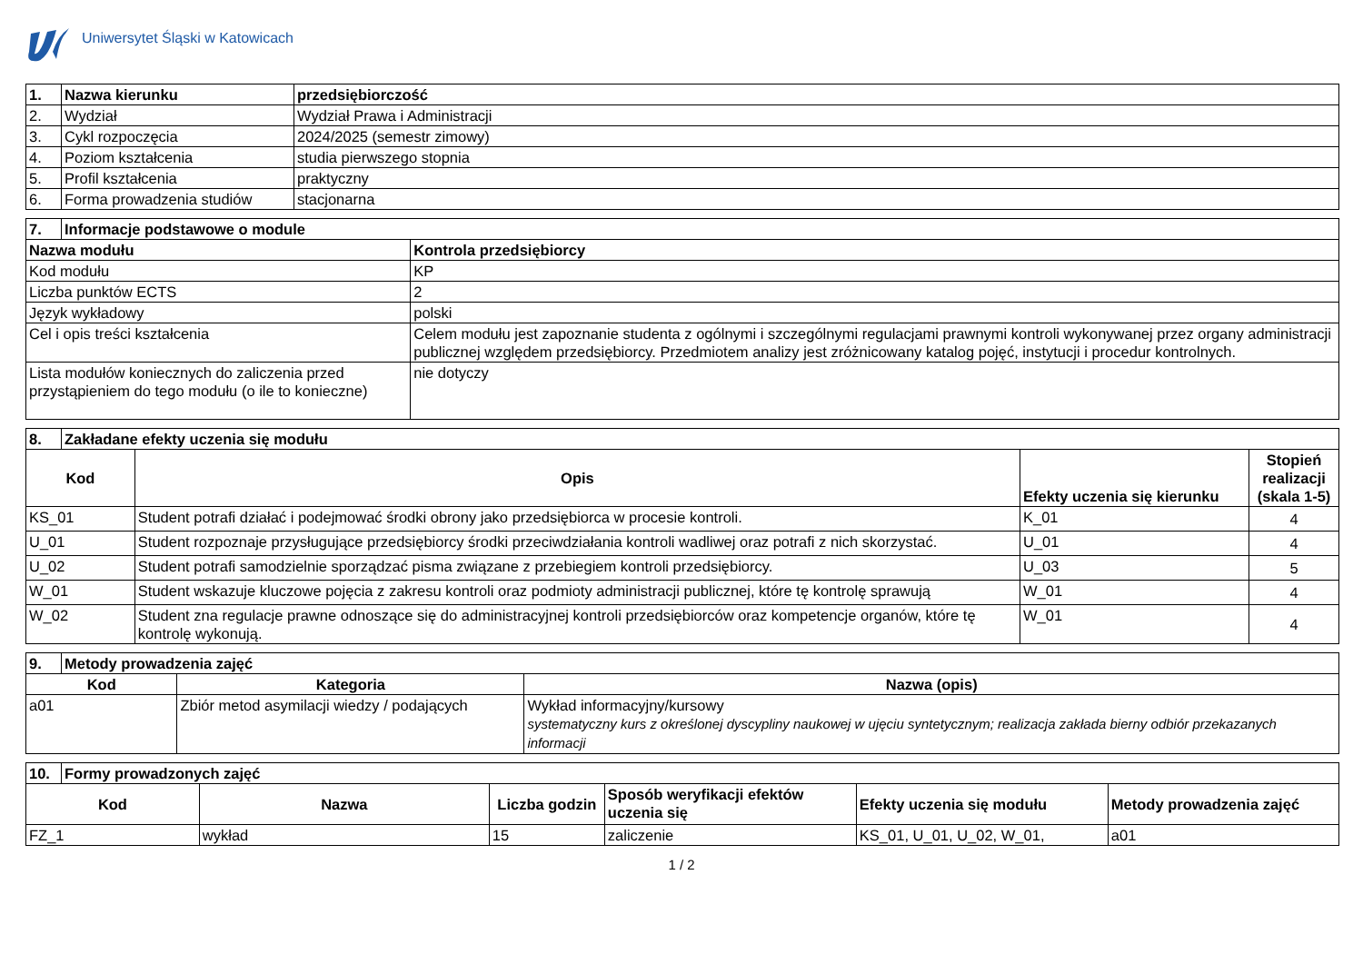Uniwersytet Śląski w Katowicach
| 1. | Nazwa kierunku | przedsiębiorczość |
| --- | --- | --- |
| 2. | Wydział | Wydział Prawa i Administracji |
| 3. | Cykl rozpoczęcia | 2024/2025 (semestr zimowy) |
| 4. | Poziom kształcenia | studia pierwszego stopnia |
| 5. | Profil kształcenia | praktyczny |
| 6. | Forma prowadzenia studiów | stacjonarna |
| 7. | Informacje podstawowe o module | |
| --- | --- | --- |
| Nazwa modułu | | Kontrola przedsiębiorcy |
| Kod modułu | | KP |
| Liczba punktów ECTS | | 2 |
| Język wykładowy | | polski |
| Cel i opis treści kształcenia | | Celem modułu jest zapoznanie studenta z ogólnymi i szczególnymi regulacjami prawnymi kontroli wykonywanej przez organy administracji publicznej względem przedsiębiorcy. Przedmiotem analizy jest zróżnicowany katalog pojęć, instytucji i procedur kontrolnych. |
| Lista modułów koniecznych do zaliczenia przed przystąpieniem do tego modułu (o ile to konieczne) | | nie dotyczy |
| 8. | Zakładane efekty uczenia się modułu | | | |
| --- | --- | --- | --- | --- |
| Kod | | Opis | Efekty uczenia się kierunku | Stopień realizacji (skala 1-5) |
| KS_01 | | Student potrafi działać i podejmować środki obrony jako przedsiębiorca w procesie kontroli. | K_01 | 4 |
| U_01 | | Student rozpoznaje przysługujące przedsiębiorcy środki przeciwdziałania kontroli wadliwej oraz potrafi z nich skorzystać. | U_01 | 4 |
| U_02 | | Student potrafi samodzielnie sporządzać pisma związane z przebiegiem kontroli przedsiębiorcy. | U_03 | 5 |
| W_01 | | Student wskazuje kluczowe pojęcia z zakresu kontroli oraz podmioty administracji publicznej, które tę kontrolę sprawują | W_01 | 4 |
| W_02 | | Student zna regulacje prawne odnoszące się do administracyjnej kontroli przedsiębiorców oraz kompetencje organów, które tę kontrolę wykonują. | W_01 | 4 |
| 9. | Metody prowadzenia zajęć | | |
| --- | --- | --- | --- |
| Kod | | Kategoria | Nazwa (opis) |
| a01 | | Zbiór metod asymilacji wiedzy / podających | Wykład informacyjny/kursowy systematyczny kurs z określonej dyscypliny naukowej w ujęciu syntetycznym; realizacja zakłada bierny odbiór przekazanych informacji |
| 10. | Formy prowadzonych zajęć | | | | | |
| --- | --- | --- | --- | --- | --- | --- |
| Kod | | Nazwa | Liczba godzin | Sposób weryfikacji efektów uczenia się | Efekty uczenia się modułu | Metody prowadzenia zajęć |
| FZ_1 | | wykład | 15 | zaliczenie | KS_01, U_01, U_02, W_01, | a01 |
1 / 2